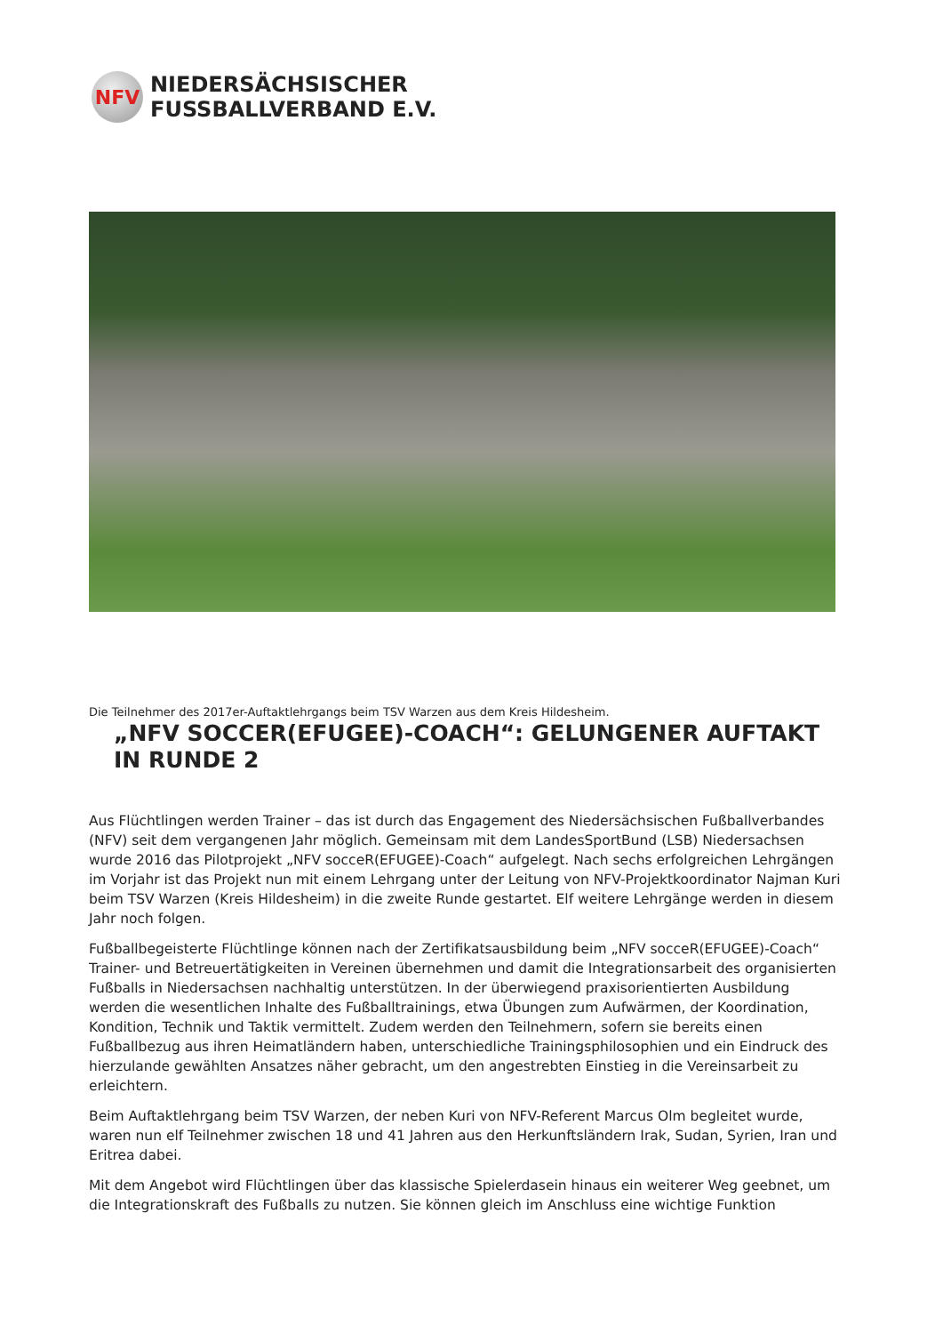NFV
NIEDERSÄCHSISCHER
FUSSBALLVERBAND E.V.
Die Teilnehmer des 2017er-Auftaktlehrgangs beim TSV Warzen aus dem Kreis Hildesheim.
„NFV SOCCER(EFUGEE)-COACH“: GELUNGENER AUFTAKT IN RUNDE 2
Aus Flüchtlingen werden Trainer – das ist durch das Engagement des Niedersächsischen Fußballverbandes (NFV) seit dem vergangenen Jahr möglich. Gemeinsam mit dem LandesSportBund (LSB) Niedersachsen wurde 2016 das Pilotprojekt „NFV socceR(EFUGEE)-Coach“ aufgelegt. Nach sechs erfolgreichen Lehrgängen im Vorjahr ist das Projekt nun mit einem Lehrgang unter der Leitung von NFV-Projektkoordinator Najman Kuri beim TSV Warzen (Kreis Hildesheim) in die zweite Runde gestartet. Elf weitere Lehrgänge werden in diesem Jahr noch folgen.
Fußballbegeisterte Flüchtlinge können nach der Zertifikatsausbildung beim „NFV socceR(EFUGEE)-Coach“ Trainer- und Betreuertätigkeiten in Vereinen übernehmen und damit die Integrationsarbeit des organisierten Fußballs in Niedersachsen nachhaltig unterstützen. In der überwiegend praxisorientierten Ausbildung werden die wesentlichen Inhalte des Fußballtrainings, etwa Übungen zum Aufwärmen, der Koordination, Kondition, Technik und Taktik vermittelt. Zudem werden den Teilnehmern, sofern sie bereits einen Fußballbezug aus ihren Heimatländern haben, unterschiedliche Trainingsphilosophien und ein Eindruck des hierzulande gewählten Ansatzes näher gebracht, um den angestrebten Einstieg in die Vereinsarbeit zu erleichtern.
Beim Auftaktlehrgang beim TSV Warzen, der neben Kuri von NFV-Referent Marcus Olm begleitet wurde, waren nun elf Teilnehmer zwischen 18 und 41 Jahren aus den Herkunftsländern Irak, Sudan, Syrien, Iran und Eritrea dabei.
Mit dem Angebot wird Flüchtlingen über das klassische Spielerdasein hinaus ein weiterer Weg geebnet, um die Integrationskraft des Fußballs zu nutzen. Sie können gleich im Anschluss eine wichtige Funktion